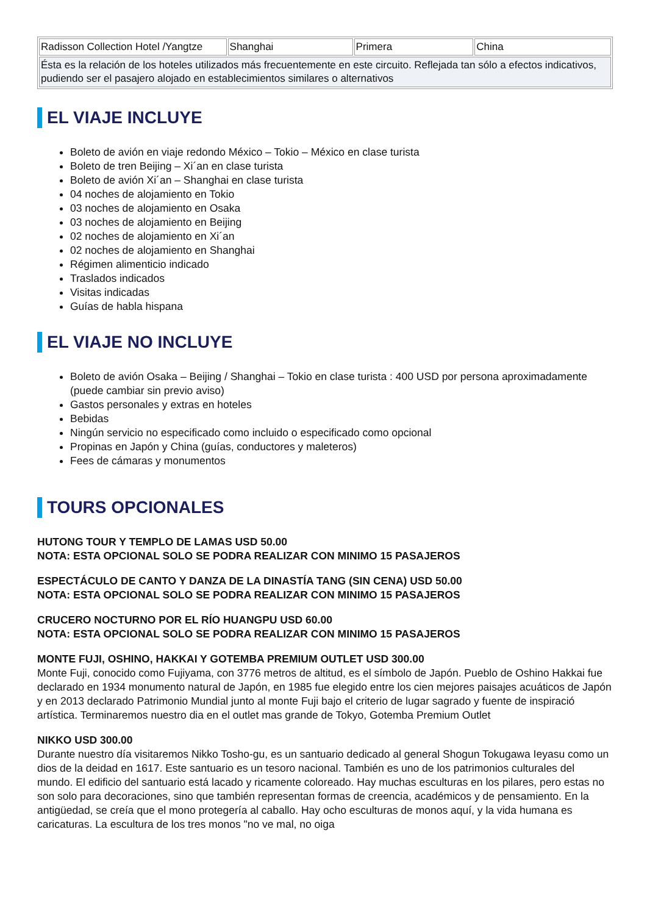| Radisson Collection Hotel /Yangtze | Shanghai | Primera | China |
| Ésta es la relación de los hoteles utilizados más frecuentemente en este circuito. Reflejada tan sólo a efectos indicativos, pudiendo ser el pasajero alojado en establecimientos similares o alternativos | | | |
EL VIAJE INCLUYE
Boleto de avión en viaje redondo México – Tokio – México en clase turista
Boleto de tren Beijing – Xi´an en clase turista
Boleto de avión Xi´an – Shanghai en clase turista
04 noches de alojamiento en Tokio
03 noches de alojamiento en Osaka
03 noches de alojamiento en Beijing
02 noches de alojamiento en Xi´an
02 noches de alojamiento en Shanghai
Régimen alimenticio indicado
Traslados indicados
Visitas indicadas
Guías de habla hispana
EL VIAJE NO INCLUYE
Boleto de avión Osaka – Beijing / Shanghai – Tokio en clase turista : 400 USD por persona aproximadamente (puede cambiar sin previo aviso)
Gastos personales y extras en hoteles
Bebidas
Ningún servicio no especificado como incluido o especificado como opcional
Propinas en Japón y China (guías, conductores y maleteros)
Fees de cámaras y monumentos
TOURS OPCIONALES
HUTONG TOUR Y TEMPLO DE LAMAS USD 50.00
NOTA: ESTA OPCIONAL SOLO SE PODRA REALIZAR CON MINIMO 15 PASAJEROS
ESPECTÁCULO DE CANTO Y DANZA DE LA DINASTÍA TANG (SIN CENA) USD 50.00
NOTA: ESTA OPCIONAL SOLO SE PODRA REALIZAR CON MINIMO 15 PASAJEROS
CRUCERO NOCTURNO POR EL RÍO HUANGPU USD 60.00
NOTA: ESTA OPCIONAL SOLO SE PODRA REALIZAR CON MINIMO 15 PASAJEROS
MONTE FUJI, OSHINO, HAKKAI Y GOTEMBA PREMIUM OUTLET USD 300.00
Monte Fuji, conocido como Fujiyama, con 3776 metros de altitud, es el símbolo de Japón. Pueblo de Oshino Hakkai fue declarado en 1934 monumento natural de Japón, en 1985 fue elegido entre los cien mejores paisajes acuáticos de Japón y en 2013 declarado Patrimonio Mundial junto al monte Fuji bajo el criterio de lugar sagrado y fuente de inspiració artística. Terminaremos nuestro dia en el outlet mas grande de Tokyo, Gotemba Premium Outlet
NIKKO USD 300.00
Durante nuestro día visitaremos Nikko Tosho-gu, es un santuario dedicado al general Shogun Tokugawa Ieyasu como un dios de la deidad en 1617. Este santuario es un tesoro nacional. También es uno de los patrimonios culturales del mundo. El edificio del santuario está lacado y ricamente coloreado. Hay muchas esculturas en los pilares, pero estas no son solo para decoraciones, sino que también representan formas de creencia, académicos y de pensamiento. En la antigüedad, se creía que el mono protegería al caballo. Hay ocho esculturas de monos aquí, y la vida humana es caricaturas. La escultura de los tres monos "no ve mal, no oiga